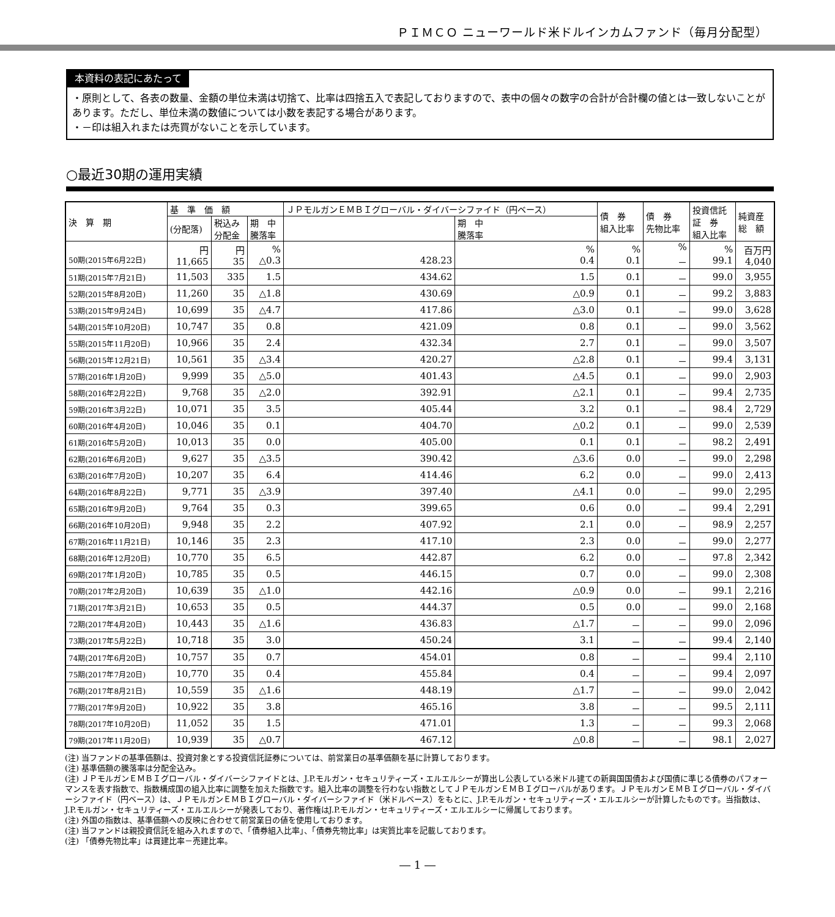ＰＩＭＣＯ ニューワールド米ドルインカムファンド（毎月分配型）
本資料の表記にあたって
・原則として、各表の数量、金額の単位未満は切捨て、比率は四捨五入で表記しておりますので、表中の個々の数字の合計が合計欄の値とは一致しないことがあります。ただし、単位未満の数値については小数を表記する場合があります。
・－印は組入れまたは売買がないことを示しています。
○最近30期の運用実績
| 決 算 期 | 基 準 価 額 | | | ＪＰモルガンＥＭＢＩグローバル・ダイバーシファイド（円ベース） | | 債 券 組入比率 | 債 券 先物比率 | 投資信託 証 券 組入比率 | 純資産 総 額 |
| --- | --- | --- | --- | --- | --- | --- | --- | --- | --- |
| | (分配落) | 税込み 分配金 | 期 中 騰落率 | | 期 中 騰落率 | | | | |
| 50期(2015年6月22日) | 円 11,665 | 円 35 | % △0.3 | 428.23 | % 0.4 | % 0.1 | % － | % 99.1 | 百万円 4,040 |
| 51期(2015年7月21日) | 11,503 | 335 | 1.5 | 434.62 | 1.5 | 0.1 | － | 99.0 | 3,955 |
| 52期(2015年8月20日) | 11,260 | 35 | △1.8 | 430.69 | △0.9 | 0.1 | － | 99.2 | 3,883 |
| 53期(2015年9月24日) | 10,699 | 35 | △4.7 | 417.86 | △3.0 | 0.1 | － | 99.0 | 3,628 |
| 54期(2015年10月20日) | 10,747 | 35 | 0.8 | 421.09 | 0.8 | 0.1 | － | 99.0 | 3,562 |
| 55期(2015年11月20日) | 10,966 | 35 | 2.4 | 432.34 | 2.7 | 0.1 | － | 99.0 | 3,507 |
| 56期(2015年12月21日) | 10,561 | 35 | △3.4 | 420.27 | △2.8 | 0.1 | － | 99.4 | 3,131 |
| 57期(2016年1月20日) | 9,999 | 35 | △5.0 | 401.43 | △4.5 | 0.1 | － | 99.0 | 2,903 |
| 58期(2016年2月22日) | 9,768 | 35 | △2.0 | 392.91 | △2.1 | 0.1 | － | 99.4 | 2,735 |
| 59期(2016年3月22日) | 10,071 | 35 | 3.5 | 405.44 | 3.2 | 0.1 | － | 98.4 | 2,729 |
| 60期(2016年4月20日) | 10,046 | 35 | 0.1 | 404.70 | △0.2 | 0.1 | － | 99.0 | 2,539 |
| 61期(2016年5月20日) | 10,013 | 35 | 0.0 | 405.00 | 0.1 | 0.1 | － | 98.2 | 2,491 |
| 62期(2016年6月20日) | 9,627 | 35 | △3.5 | 390.42 | △3.6 | 0.0 | － | 99.0 | 2,298 |
| 63期(2016年7月20日) | 10,207 | 35 | 6.4 | 414.46 | 6.2 | 0.0 | － | 99.0 | 2,413 |
| 64期(2016年8月22日) | 9,771 | 35 | △3.9 | 397.40 | △4.1 | 0.0 | － | 99.0 | 2,295 |
| 65期(2016年9月20日) | 9,764 | 35 | 0.3 | 399.65 | 0.6 | 0.0 | － | 99.4 | 2,291 |
| 66期(2016年10月20日) | 9,948 | 35 | 2.2 | 407.92 | 2.1 | 0.0 | － | 98.9 | 2,257 |
| 67期(2016年11月21日) | 10,146 | 35 | 2.3 | 417.10 | 2.3 | 0.0 | － | 99.0 | 2,277 |
| 68期(2016年12月20日) | 10,770 | 35 | 6.5 | 442.87 | 6.2 | 0.0 | － | 97.8 | 2,342 |
| 69期(2017年1月20日) | 10,785 | 35 | 0.5 | 446.15 | 0.7 | 0.0 | － | 99.0 | 2,308 |
| 70期(2017年2月20日) | 10,639 | 35 | △1.0 | 442.16 | △0.9 | 0.0 | － | 99.1 | 2,216 |
| 71期(2017年3月21日) | 10,653 | 35 | 0.5 | 444.37 | 0.5 | 0.0 | － | 99.0 | 2,168 |
| 72期(2017年4月20日) | 10,443 | 35 | △1.6 | 436.83 | △1.7 | － | － | 99.0 | 2,096 |
| 73期(2017年5月22日) | 10,718 | 35 | 3.0 | 450.24 | 3.1 | － | － | 99.4 | 2,140 |
| 74期(2017年6月20日) | 10,757 | 35 | 0.7 | 454.01 | 0.8 | － | － | 99.4 | 2,110 |
| 75期(2017年7月20日) | 10,770 | 35 | 0.4 | 455.84 | 0.4 | － | － | 99.4 | 2,097 |
| 76期(2017年8月21日) | 10,559 | 35 | △1.6 | 448.19 | △1.7 | － | － | 99.0 | 2,042 |
| 77期(2017年9月20日) | 10,922 | 35 | 3.8 | 465.16 | 3.8 | － | － | 99.5 | 2,111 |
| 78期(2017年10月20日) | 11,052 | 35 | 1.5 | 471.01 | 1.3 | － | － | 99.3 | 2,068 |
| 79期(2017年11月20日) | 10,939 | 35 | △0.7 | 467.12 | △0.8 | － | － | 98.1 | 2,027 |
(注) 当ファンドの基準価額は、投資対象とする投資信託証券については、前営業日の基準価額を基に計算しております。
(注) 基準価額の騰落率は分配金込み。
(注) ＪＰモルガンＥＭＢＩグローバル・ダイバーシファイドとは、J.P.モルガン・セキュリティーズ・エルエルシーが算出し公表している米ドル建ての新興国国債および国債に準じる債券のパフォーマンスを表す指数で、指数構成国の組入比率に調整を加えた指数です。組入比率の調整を行わない指数としてＪＰモルガンＥＭＢＩグローバルがあります。ＪＰモルガンＥＭＢＩグローバル・ダイバーシファイド（円ベース）は、ＪＰモルガンＥＭＢＩグローバル・ダイバーシファイド（米ドルベース）をもとに、J.P.モルガン・セキュリティーズ・エルエルシーが計算したものです。当指数は、J.P.モルガン・セキュリティーズ・エルエルシーが発表しており、著作権はJ.P.モルガン・セキュリティーズ・エルエルシーに帰属しております。
(注) 外国の指数は、基準価額への反映に合わせて前営業日の値を使用しております。
(注) 当ファンドは親投資信託を組み入れますので、「債券組入比率」、「債券先物比率」は実質比率を記載しております。
(注) 「債券先物比率」は買建比率－売建比率。
― 1 ―